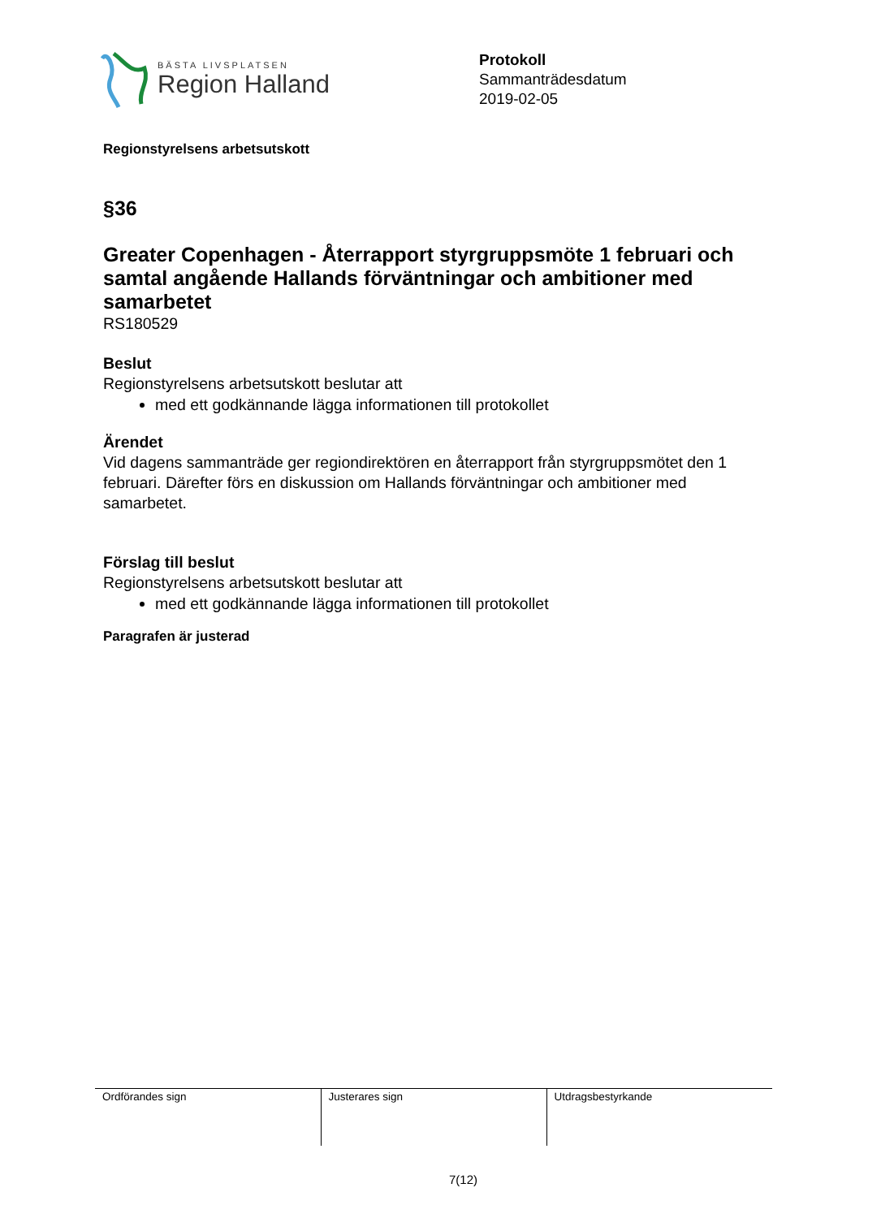BÄSTA LIVSPLATSEN
Region Halland
Protokoll
Sammanträdesdatum
2019-02-05
Regionstyrelsens arbetsutskott
§36
Greater Copenhagen - Återrapport styrgruppsmöte 1 februari och samtal angående Hallands förväntningar och ambitioner med samarbetet
RS180529
Beslut
Regionstyrelsens arbetsutskott beslutar att
med ett godkännande lägga informationen till protokollet
Ärendet
Vid dagens sammanträde ger regiondirektören en återrapport från styrgruppsmötet den 1 februari. Därefter förs en diskussion om Hallands förväntningar och ambitioner med samarbetet.
Förslag till beslut
Regionstyrelsens arbetsutskott beslutar att
med ett godkännande lägga informationen till protokollet
Paragrafen är justerad
| Ordförandes sign | Justerares sign | Utdragsbestyrkande |
7(12)